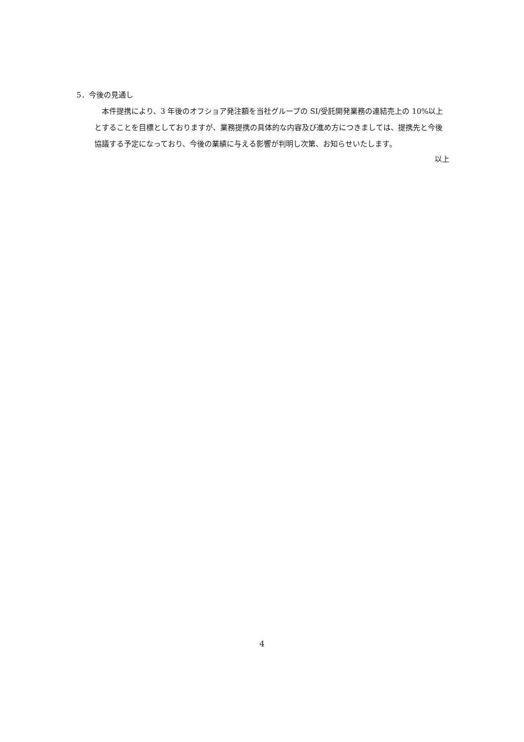5．今後の見通し
本件提携により、3 年後のオフショア発注額を当社グループの SI/受託開発業務の連結売上の 10%以上とすることを目標としておりますが、業務提携の具体的な内容及び進め方につきましては、提携先と今後協議する予定になっており、今後の業績に与える影響が判明し次第、お知らせいたします。
以上
4